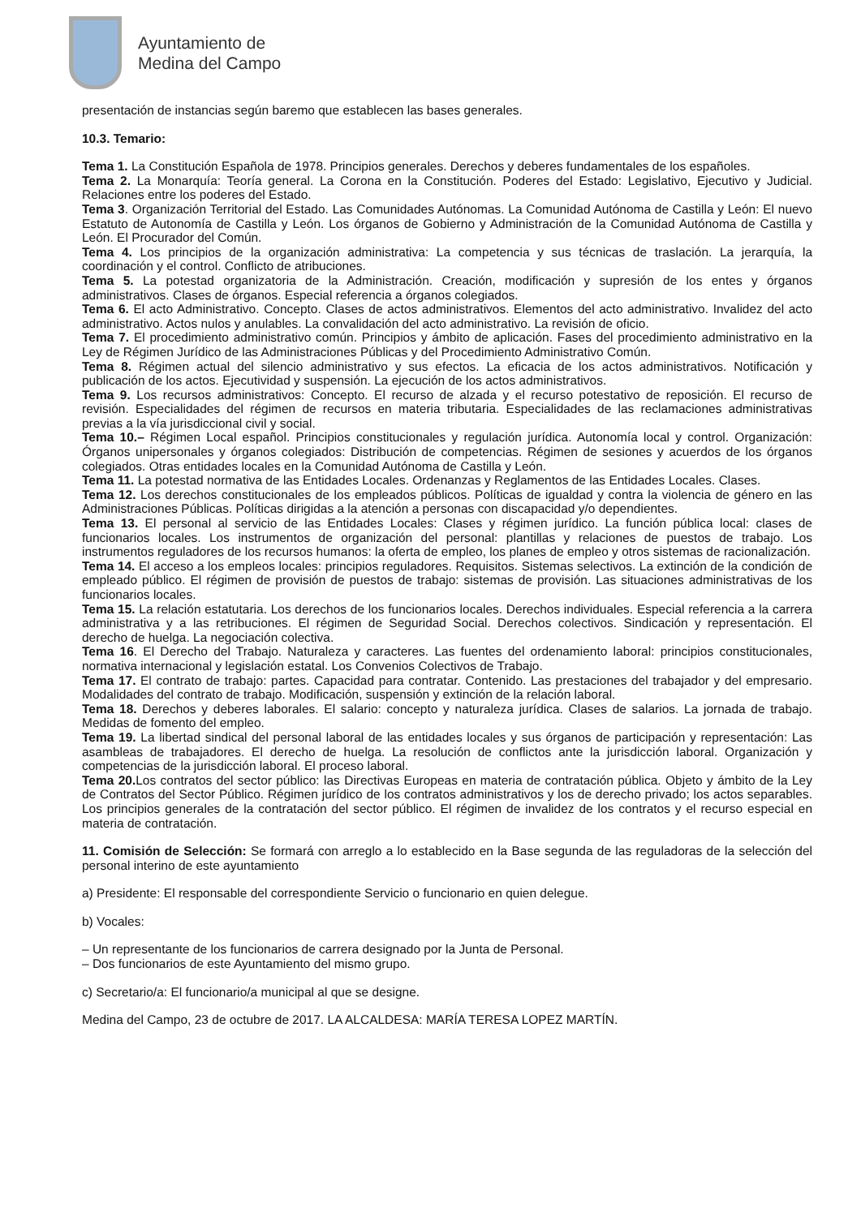Ayuntamiento de
Medina del Campo
presentación de instancias según baremo que establecen las bases generales.
10.3. Temario:
Tema 1. La Constitución Española de 1978. Principios generales. Derechos y deberes fundamentales de los españoles.
Tema 2. La Monarquía: Teoría general. La Corona en la Constitución. Poderes del Estado: Legislativo, Ejecutivo y Judicial. Relaciones entre los poderes del Estado.
Tema 3. Organización Territorial del Estado. Las Comunidades Autónomas. La Comunidad Autónoma de Castilla y León: El nuevo Estatuto de Autonomía de Castilla y León. Los órganos de Gobierno y Administración de la Comunidad Autónoma de Castilla y León. El Procurador del Común.
Tema 4. Los principios de la organización administrativa: La competencia y sus técnicas de traslación. La jerarquía, la coordinación y el control. Conflicto de atribuciones.
Tema 5. La potestad organizatoria de la Administración. Creación, modificación y supresión de los entes y órganos administrativos. Clases de órganos. Especial referencia a órganos colegiados.
Tema 6. El acto Administrativo. Concepto. Clases de actos administrativos. Elementos del acto administrativo. Invalidez del acto administrativo. Actos nulos y anulables. La convalidación del acto administrativo. La revisión de oficio.
Tema 7. El procedimiento administrativo común. Principios y ámbito de aplicación. Fases del procedimiento administrativo en la Ley de Régimen Jurídico de las Administraciones Públicas y del Procedimiento Administrativo Común.
Tema 8. Régimen actual del silencio administrativo y sus efectos. La eficacia de los actos administrativos. Notificación y publicación de los actos. Ejecutividad y suspensión. La ejecución de los actos administrativos.
Tema 9. Los recursos administrativos: Concepto. El recurso de alzada y el recurso potestativo de reposición. El recurso de revisión. Especialidades del régimen de recursos en materia tributaria. Especialidades de las reclamaciones administrativas previas a la vía jurisdiccional civil y social.
Tema 10.– Régimen Local español. Principios constitucionales y regulación jurídica. Autonomía local y control. Organización: Órganos unipersonales y órganos colegiados: Distribución de competencias. Régimen de sesiones y acuerdos de los órganos colegiados. Otras entidades locales en la Comunidad Autónoma de Castilla y León.
Tema 11. La potestad normativa de las Entidades Locales. Ordenanzas y Reglamentos de las Entidades Locales. Clases.
Tema 12. Los derechos constitucionales de los empleados públicos. Políticas de igualdad y contra la violencia de género en las Administraciones Públicas. Políticas dirigidas a la atención a personas con discapacidad y/o dependientes.
Tema 13. El personal al servicio de las Entidades Locales: Clases y régimen jurídico. La función pública local: clases de funcionarios locales. Los instrumentos de organización del personal: plantillas y relaciones de puestos de trabajo. Los instrumentos reguladores de los recursos humanos: la oferta de empleo, los planes de empleo y otros sistemas de racionalización.
Tema 14. El acceso a los empleos locales: principios reguladores. Requisitos. Sistemas selectivos. La extinción de la condición de empleado público. El régimen de provisión de puestos de trabajo: sistemas de provisión. Las situaciones administrativas de los funcionarios locales.
Tema 15. La relación estatutaria. Los derechos de los funcionarios locales. Derechos individuales. Especial referencia a la carrera administrativa y a las retribuciones. El régimen de Seguridad Social. Derechos colectivos. Sindicación y representación. El derecho de huelga. La negociación colectiva.
Tema 16. El Derecho del Trabajo. Naturaleza y caracteres. Las fuentes del ordenamiento laboral: principios constitucionales, normativa internacional y legislación estatal. Los Convenios Colectivos de Trabajo.
Tema 17. El contrato de trabajo: partes. Capacidad para contratar. Contenido. Las prestaciones del trabajador y del empresario. Modalidades del contrato de trabajo. Modificación, suspensión y extinción de la relación laboral.
Tema 18. Derechos y deberes laborales. El salario: concepto y naturaleza jurídica. Clases de salarios. La jornada de trabajo. Medidas de fomento del empleo.
Tema 19. La libertad sindical del personal laboral de las entidades locales y sus órganos de participación y representación: Las asambleas de trabajadores. El derecho de huelga. La resolución de conflictos ante la jurisdicción laboral. Organización y competencias de la jurisdicción laboral. El proceso laboral.
Tema 20. Los contratos del sector público: las Directivas Europeas en materia de contratación pública. Objeto y ámbito de la Ley de Contratos del Sector Público. Régimen jurídico de los contratos administrativos y los de derecho privado; los actos separables. Los principios generales de la contratación del sector público. El régimen de invalidez de los contratos y el recurso especial en materia de contratación.
11. Comisión de Selección: Se formará con arreglo a lo establecido en la Base segunda de las reguladoras de la selección del personal interino de este ayuntamiento
a) Presidente: El responsable del correspondiente Servicio o funcionario en quien delegue.
b) Vocales:
– Un representante de los funcionarios de carrera designado por la Junta de Personal.
– Dos funcionarios de este Ayuntamiento del mismo grupo.
c) Secretario/a: El funcionario/a municipal al que se designe.
Medina del Campo, 23 de octubre de 2017. LA ALCALDESA: MARÍA TERESA LOPEZ MARTÍN.